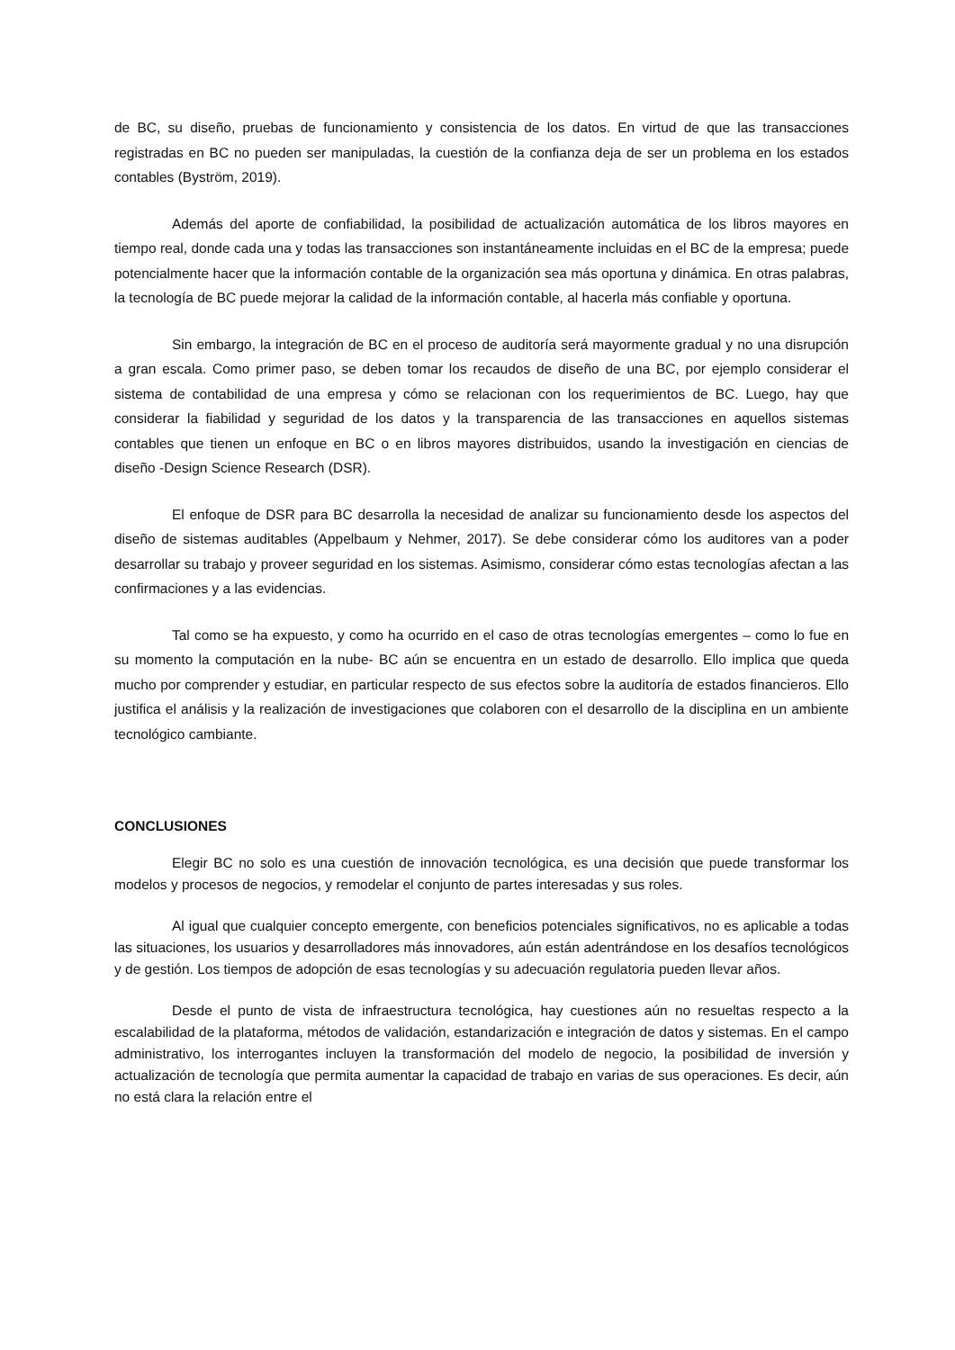de BC, su diseño, pruebas de funcionamiento y consistencia de los datos. En virtud de que las transacciones registradas en BC no pueden ser manipuladas, la cuestión de la confianza deja de ser un problema en los estados contables (Byström, 2019).
Además del aporte de confiabilidad, la posibilidad de actualización automática de los libros mayores en tiempo real, donde cada una y todas las transacciones son instantáneamente incluidas en el BC de la empresa; puede potencialmente hacer que la información contable de la organización sea más oportuna y dinámica. En otras palabras, la tecnología de BC puede mejorar la calidad de la información contable, al hacerla más confiable y oportuna.
Sin embargo, la integración de BC en el proceso de auditoría será mayormente gradual y no una disrupción a gran escala. Como primer paso, se deben tomar los recaudos de diseño de una BC, por ejemplo considerar el sistema de contabilidad de una empresa y cómo se relacionan con los requerimientos de BC. Luego, hay que considerar la fiabilidad y seguridad de los datos y la transparencia de las transacciones en aquellos sistemas contables que tienen un enfoque en BC o en libros mayores distribuidos, usando la investigación en ciencias de diseño -Design Science Research (DSR).
El enfoque de DSR para BC desarrolla la necesidad de analizar su funcionamiento desde los aspectos del diseño de sistemas auditables (Appelbaum y Nehmer, 2017). Se debe considerar cómo los auditores van a poder desarrollar su trabajo y proveer seguridad en los sistemas. Asimismo, considerar cómo estas tecnologías afectan a las confirmaciones y a las evidencias.
Tal como se ha expuesto, y como ha ocurrido en el caso de otras tecnologías emergentes – como lo fue en su momento la computación en la nube- BC aún se encuentra en un estado de desarrollo. Ello implica que queda mucho por comprender y estudiar, en particular respecto de sus efectos sobre la auditoría de estados financieros. Ello justifica el análisis y la realización de investigaciones que colaboren con el desarrollo de la disciplina en un ambiente tecnológico cambiante.
CONCLUSIONES
Elegir BC no solo es una cuestión de innovación tecnológica, es una decisión que puede transformar los modelos y procesos de negocios, y remodelar el conjunto de partes interesadas y sus roles.
Al igual que cualquier concepto emergente, con beneficios potenciales significativos, no es aplicable a todas las situaciones, los usuarios y desarrolladores más innovadores, aún están adentrándose en los desafíos tecnológicos y de gestión. Los tiempos de adopción de esas tecnologías y su adecuación regulatoria pueden llevar años.
Desde el punto de vista de infraestructura tecnológica, hay cuestiones aún no resueltas respecto a la escalabilidad de la plataforma, métodos de validación, estandarización e integración de datos y sistemas. En el campo administrativo, los interrogantes incluyen la transformación del modelo de negocio, la posibilidad de inversión y actualización de tecnología que permita aumentar la capacidad de trabajo en varias de sus operaciones. Es decir, aún no está clara la relación entre el